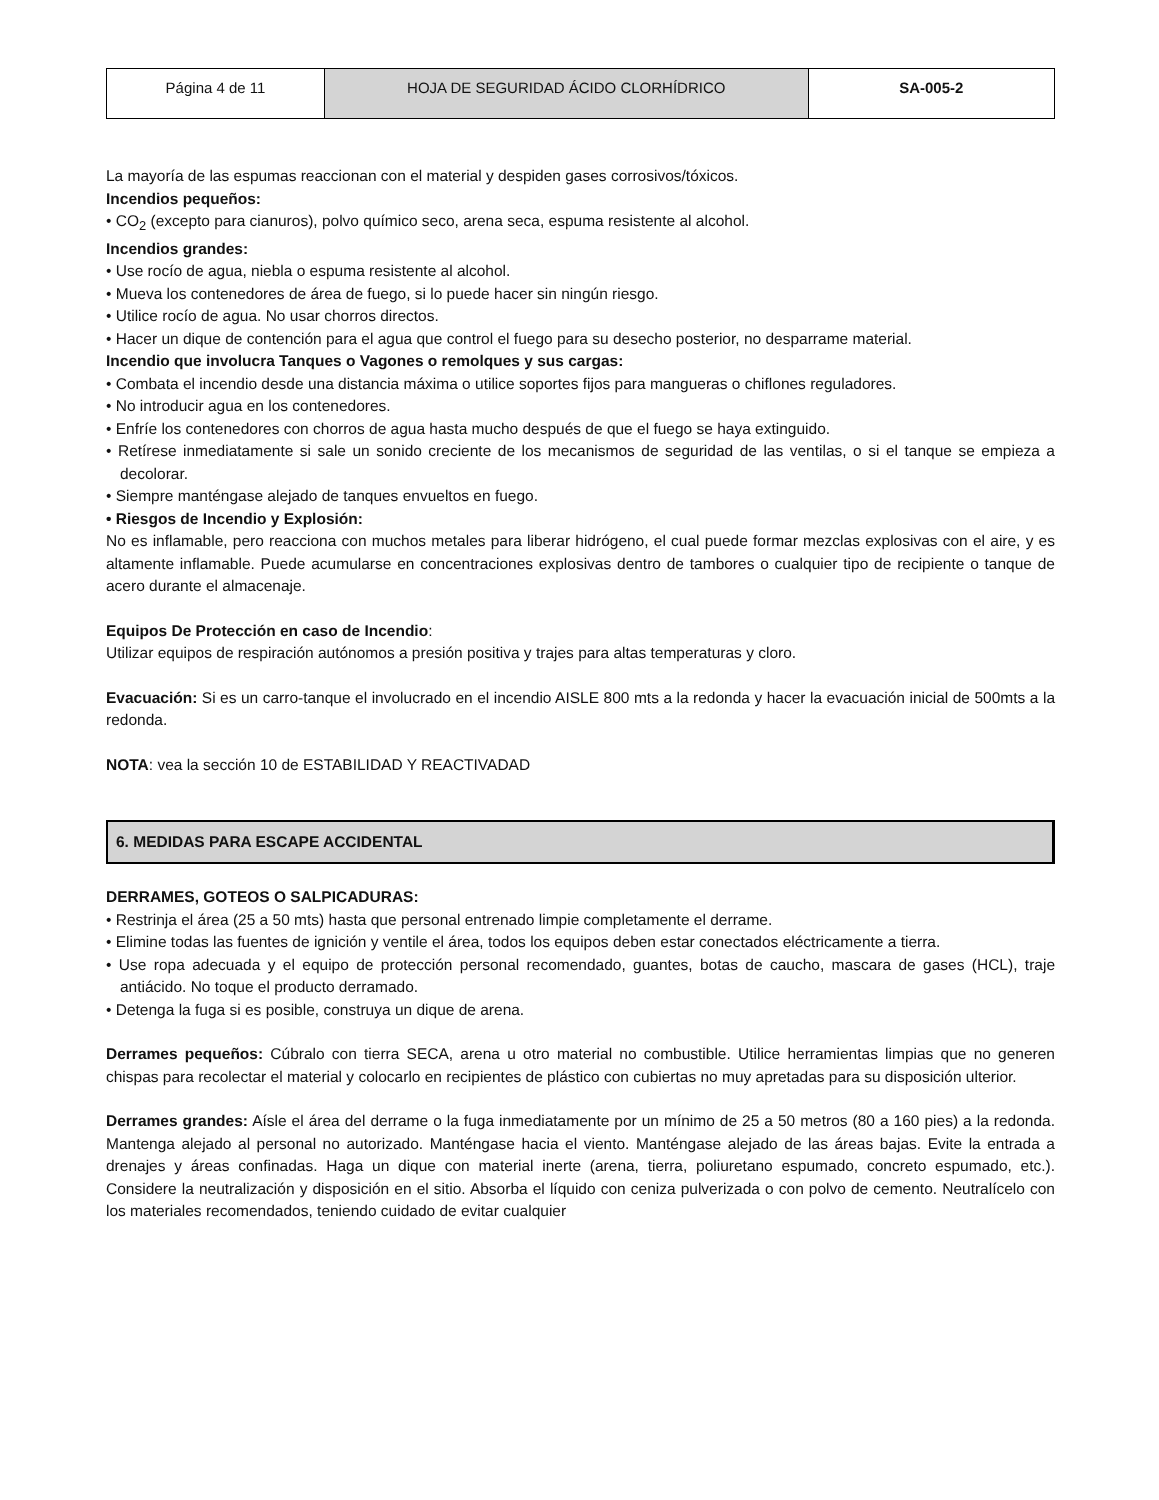| Página 4 de 11 | HOJA DE SEGURIDAD ÁCIDO CLORHÍDRICO | SA-005-2 |
La mayoría de las espumas reaccionan con el material y despiden gases corrosivos/tóxicos.
Incendios pequeños:
• CO<sub>2</sub> (excepto para cianuros), polvo químico seco, arena seca, espuma resistente al alcohol.
Incendios grandes:
• Use rocío de agua, niebla o espuma resistente al alcohol.
• Mueva los contenedores de área de fuego, si lo puede hacer sin ningún riesgo.
• Utilice rocío de agua. No usar chorros directos.
• Hacer un dique de contención para el agua que control el fuego para su desecho posterior, no desparrame material.
Incendio que involucra Tanques o Vagones o remolques y sus cargas:
• Combata el incendio desde una distancia máxima o utilice soportes fijos para mangueras o chiflones reguladores.
• No introducir agua en los contenedores.
• Enfríe los contenedores con chorros de agua hasta mucho después de que el fuego se haya extinguido.
• Retírese inmediatamente si sale un sonido creciente de los mecanismos de seguridad de las ventilas, o si el tanque se empieza a decolorar.
• Siempre manténgase alejado de tanques envueltos en fuego.
• Riesgos de Incendio y Explosión:
No es inflamable, pero reacciona con muchos metales para liberar hidrógeno, el cual puede formar mezclas explosivas con el aire, y es altamente inflamable. Puede acumularse en concentraciones explosivas dentro de tambores o cualquier tipo de recipiente o tanque de acero durante el almacenaje.
Equipos De Protección en caso de Incendio:
Utilizar equipos de respiración autónomos a presión positiva y trajes para altas temperaturas y cloro.
Evacuación: Si es un carro-tanque el involucrado en el incendio AISLE 800 mts a la redonda y hacer la evacuación inicial de 500mts a la redonda.
NOTA: vea la sección 10 de ESTABILIDAD Y REACTIVADAD
6. MEDIDAS PARA ESCAPE ACCIDENTAL
DERRAMES, GOTEOS O SALPICADURAS:
• Restrinja el área (25 a 50 mts) hasta que personal entrenado limpie completamente el derrame.
• Elimine todas las fuentes de ignición y ventile el área, todos los equipos deben estar conectados eléctricamente a tierra.
• Use ropa adecuada y el equipo de protección personal recomendado, guantes, botas de caucho, mascara de gases (HCL), traje antiácido. No toque el producto derramado.
• Detenga la fuga si es posible, construya un dique de arena.
Derrames pequeños: Cúbralo con tierra SECA, arena u otro material no combustible. Utilice herramientas limpias que no generen chispas para recolectar el material y colocarlo en recipientes de plástico con cubiertas no muy apretadas para su disposición ulterior.
Derrames grandes: Aísle el área del derrame o la fuga inmediatamente por un mínimo de 25 a 50 metros (80 a 160 pies) a la redonda. Mantenga alejado al personal no autorizado. Manténgase hacia el viento. Manténgase alejado de las áreas bajas. Evite la entrada a drenajes y áreas confinadas. Haga un dique con material inerte (arena, tierra, poliuretano espumado, concreto espumado, etc.). Considere la neutralización y disposición en el sitio. Absorba el líquido con ceniza pulverizada o con polvo de cemento. Neutralícelo con los materiales recomendados, teniendo cuidado de evitar cualquier